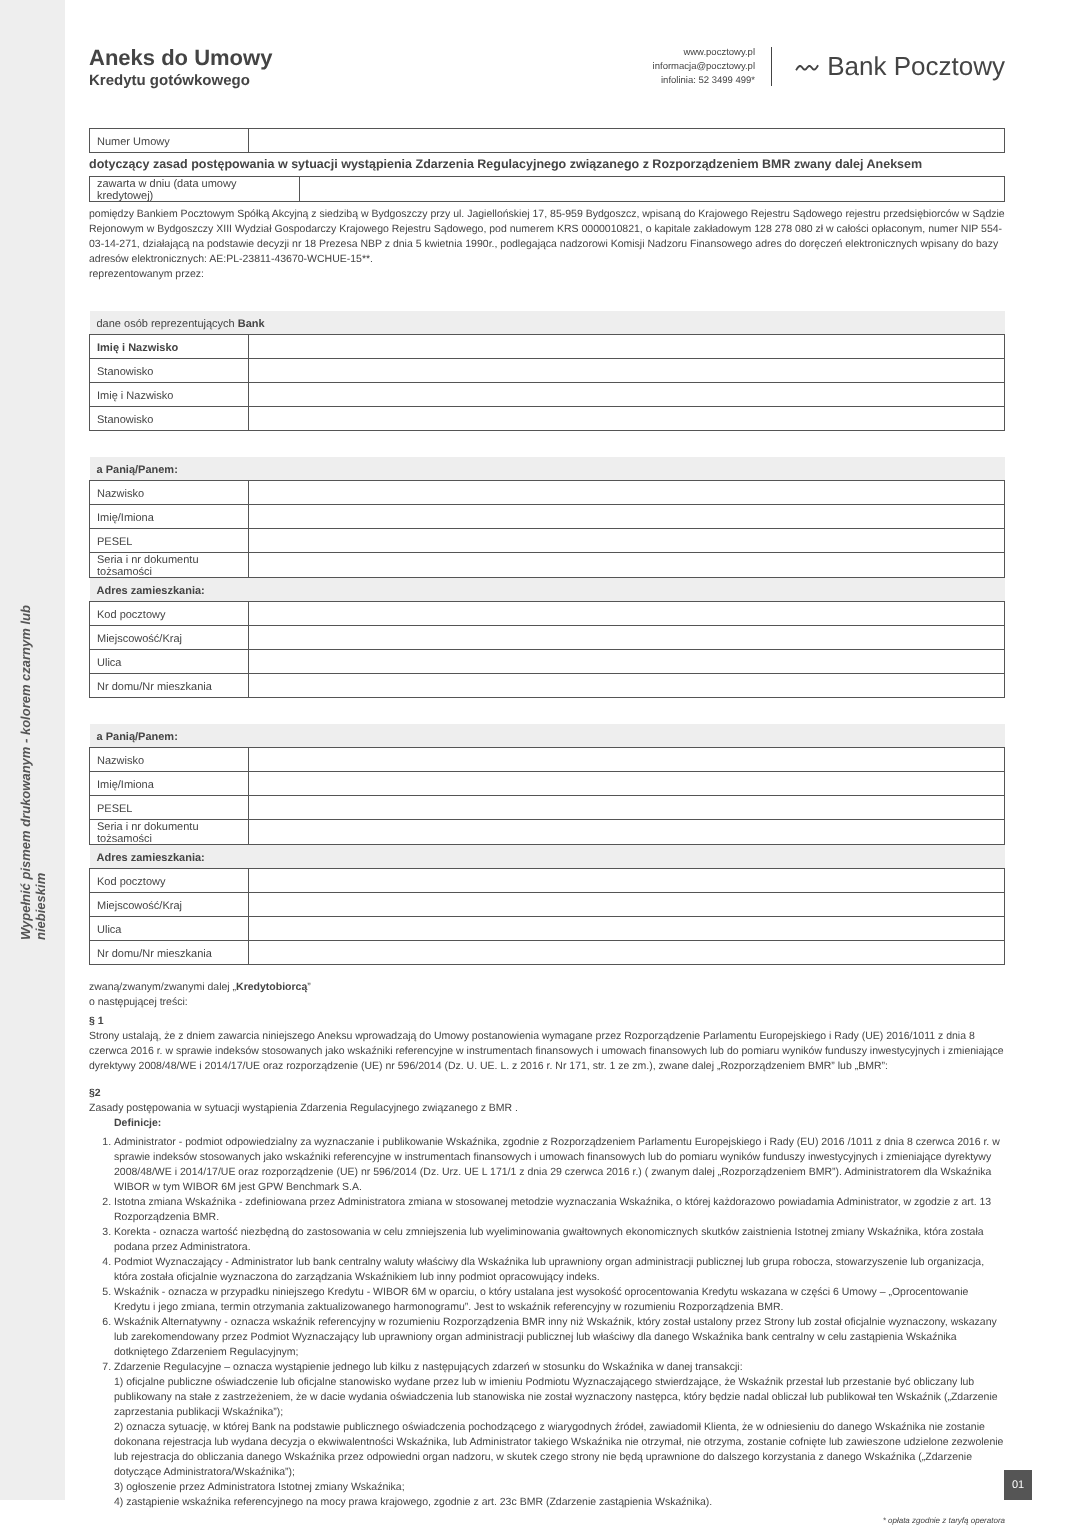Wypełnić pismem drukowanym - kolorem czarnym lub niebieskim
Aneks do Umowy
Kredytu gotówkowego
www.pocztowy.pl
informacja@pocztowy.pl
infolinia: 52 3499 499*
〰 Bank Pocztowy
| Numer Umowy | |
dotyczący zasad postępowania w sytuacji wystąpienia Zdarzenia Regulacyjnego związanego z Rozporządzeniem BMR zwany dalej Aneksem
| zawarta w dniu (data umowy kredytowej) | |
pomiędzy Bankiem Pocztowym Spółką Akcyjną z siedzibą w Bydgoszczy przy ul. Jagiellońskiej 17, 85-959 Bydgoszcz, wpisaną do Krajowego Rejestru Sądowego rejestru przedsiębiorców w Sądzie Rejonowym w Bydgoszczy XIII Wydział Gospodarczy Krajowego Rejestru Sądowego, pod numerem KRS 0000010821, o kapitale zakładowym 128 278 080 zł w całości opłaconym, numer NIP 554-03-14-271, działającą na podstawie decyzji nr 18 Prezesa NBP z dnia 5 kwietnia 1990r., podlegająca nadzorowi Komisji Nadzoru Finansowego adres do doręczeń elektronicznych wpisany do bazy adresów elektronicznych: AE:PL-23811-43670-WCHUE-15**.
reprezentowanym przez:
| dane osób reprezentujących Bank | |
| Imię i Nazwisko | |
| Stanowisko | |
| Imię i Nazwisko | |
| Stanowisko | |
| a Panią/Panem: | |
| Nazwisko | |
| Imię/Imiona | |
| PESEL | |
| Seria i nr dokumentu tożsamości | |
| Adres zamieszkania: | |
| Kod pocztowy | |
| Miejscowość/Kraj | |
| Ulica | |
| Nr domu/Nr mieszkania | |
| a Panią/Panem: | |
| Nazwisko | |
| Imię/Imiona | |
| PESEL | |
| Seria i nr dokumentu tożsamości | |
| Adres zamieszkania: | |
| Kod pocztowy | |
| Miejscowość/Kraj | |
| Ulica | |
| Nr domu/Nr mieszkania | |
zwaną/zwanym/zwanymi dalej „Kredytobiorcą”
o następującej treści:
§ 1
Strony ustalają, że z dniem zawarcia niniejszego Aneksu wprowadzają do Umowy postanowienia wymagane przez Rozporządzenie Parlamentu Europejskiego i Rady (UE) 2016/1011 z dnia 8 czerwca 2016 r. w sprawie indeksów stosowanych jako wskaźniki referencyjne w instrumentach finansowych i umowach finansowych lub do pomiaru wyników funduszy inwestycyjnych i zmieniające dyrektywy 2008/48/WE i 2014/17/UE oraz rozporządzenie (UE) nr 596/2014 (Dz. U. UE. L. z 2016 r. Nr 171, str. 1 ze zm.), zwane dalej „Rozporządzeniem BMR” lub „BMR”:
§2
Zasady postępowania w sytuacji wystąpienia Zdarzenia Regulacyjnego związanego z BMR .
Definicje:
1. Administrator - podmiot odpowiedzialny za wyznaczanie i publikowanie Wskaźnika, zgodnie z Rozporządzeniem Parlamentu Europejskiego i Rady (EU) 2016 /1011 z dnia 8 czerwca 2016 r. w sprawie indeksów stosowanych jako wskaźniki referencyjne w instrumentach finansowych i umowach finansowych lub do pomiaru wyników funduszy inwestycyjnych i zmieniające dyrektywy 2008/48/WE i 2014/17/UE oraz rozporządzenie (UE) nr 596/2014 (Dz. Urz. UE L 171/1 z dnia 29 czerwca 2016 r.) ( zwanym dalej „Rozporządzeniem BMR”). Administratorem dla Wskaźnika WIBOR w tym WIBOR 6M jest GPW Benchmark S.A.
2. Istotna zmiana Wskaźnika - zdefiniowana przez Administratora zmiana w stosowanej metodzie wyznaczania Wskaźnika, o której każdorazowo powiadamia Administrator, w zgodzie z art. 13 Rozporządzenia BMR.
3. Korekta - oznacza wartość niezbędną do zastosowania w celu zmniejszenia lub wyeliminowania gwałtownych ekonomicznych skutków zaistnienia Istotnej zmiany Wskaźnika, która została podana przez Administratora.
4. Podmiot Wyznaczający - Administrator lub bank centralny waluty właściwy dla Wskaźnika lub uprawniony organ administracji publicznej lub grupa robocza, stowarzyszenie lub organizacja, która została oficjalnie wyznaczona do zarządzania Wskaźnikiem lub inny podmiot opracowujący indeks.
5. Wskaźnik - oznacza w przypadku niniejszego Kredytu - WIBOR 6M w oparciu, o który ustalana jest wysokość oprocentowania Kredytu wskazana w części 6 Umowy – „Oprocentowanie Kredytu i jego zmiana, termin otrzymania zaktualizowanego harmonogramu”. Jest to wskaźnik referencyjny w rozumieniu Rozporządzenia BMR.
6. Wskaźnik Alternatywny - oznacza wskaźnik referencyjny w rozumieniu Rozporządzenia BMR inny niż Wskaźnik, który został ustalony przez Strony lub został oficjalnie wyznaczony, wskazany lub zarekomendowany przez Podmiot Wyznaczający lub uprawniony organ administracji publicznej lub właściwy dla danego Wskaźnika bank centralny w celu zastąpienia Wskaźnika dotkniętego Zdarzeniem Regulacyjnym;
7. Zdarzenie Regulacyjne – oznacza wystąpienie jednego lub kilku z następujących zdarzeń w stosunku do Wskaźnika w danej transakcji:
1) oficjalne publiczne oświadczenie lub oficjalne stanowisko wydane przez lub w imieniu Podmiotu Wyznaczającego stwierdzające, że Wskaźnik przestał lub przestanie być obliczany lub publikowany na stałe z zastrzeżeniem, że w dacie wydania oświadczenia lub stanowiska nie został wyznaczony następca, który będzie nadal obliczał lub publikował ten Wskaźnik („Zdarzenie zaprzestania publikacji Wskaźnika”);
2) oznacza sytuację, w której Bank na podstawie publicznego oświadczenia pochodzącego z wiarygodnych źródeł, zawiadomił Klienta, że w odniesieniu do danego Wskaźnika nie zostanie dokonana rejestracja lub wydana decyzja o ekwiwalentności Wskaźnika, lub Administrator takiego Wskaźnika nie otrzymał, nie otrzyma, zostanie cofnięte lub zawieszone udzielone zezwolenie lub rejestracja do obliczania danego Wskaźnika przez odpowiedni organ nadzoru, w skutek czego strony nie będą uprawnione do dalszego korzystania z danego Wskaźnika („Zdarzenie dotyczące Administratora/Wskaźnika”);
3) ogłoszenie przez Administratora Istotnej zmiany Wskaźnika;
4) zastąpienie wskaźnika referencyjnego na mocy prawa krajowego, zgodnie z art. 23c BMR (Zdarzenie zastąpienia Wskaźnika).
* opłata zgodnie z taryfą operatora
01